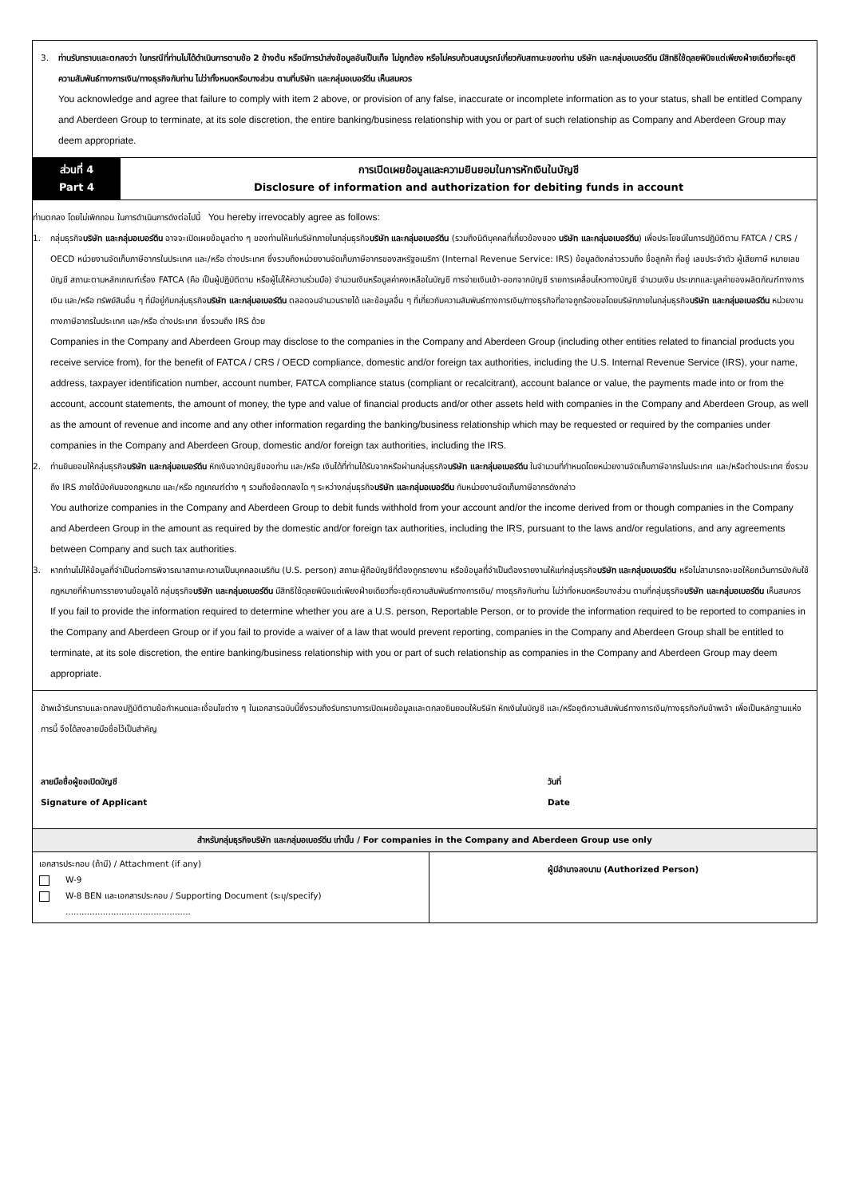3. ท่านรับทราบและตกลงว่า ในกรณีที่ท่านไม่ได้ดำเนินการตามข้อ 2 ข้างต้น หรือมีการนำส่งข้อมูลอันเป็นเท็จ ไม่ถูกต้อง หรือไม่ครบถ้วนสมบูรณ์เกี่ยวกับสถานะของท่าน บริษัท และกลุ่มอเบอร์ดีน มีสิทธิใช้ดุลยพินิจแต่เพียงฝ่ายเดียวที่จะยุติความสัมพันธ์ทางการเงิน/ทางธุรกิจกับท่าน ไม่ว่าทั้งหมดหรือบางส่วน ตามที่บริษัท และกลุ่มอเบอร์ดีน เห็นสมควร
You acknowledge and agree that failure to comply with item 2 above, or provision of any false, inaccurate or incomplete information as to your status, shall be entitled Company and Aberdeen Group to terminate, at its sole discretion, the entire banking/business relationship with you or part of such relationship as Company and Aberdeen Group may deem appropriate.
ส่วนที่ 4
Part 4
การเปิดเผยข้อมูลและความยินยอมในการหักเงินในบัญชี
Disclosure of information and authorization for debiting funds in account
ท่านตกลง โดยไม่เพิกถอน ในการดำเนินการดังต่อไปนี้ You hereby irrevocably agree as follows:
1. กลุ่มธุรกิจบริษัท และกลุ่มอเบอร์ดีน อาจจะเปิดเผยข้อมูลต่าง ๆ ของท่านให้แก่บริษัทภายในกลุ่มธุรกิจบริษัท และกลุ่มอเบอร์ดีน (รวมถึงนิติบุคคลที่เกี่ยวข้องของ บริษัท และกลุ่มอเบอร์ดีน) เพื่อประโยชน์ในการปฏิบัติตาม FATCA / CRS / OECD หน่วยงานจัดเก็บภาษีอากรในประเทศ และ/หรือ ต่างประเทศ ซึ่งรวมถึงหน่วยงานจัดเก็บภาษีอากรของสหรัฐอเมริกา (Internal Revenue Service: IRS) ข้อมูลดังกล่าวรวมถึง ชื่อลูกค้า ที่อยู่ เลขประจำตัว ผู้เสียภาษี หมายเลขบัญชี สถานะตามหลักเกณฑ์เรื่อง FATCA (คือ เป็นผู้ปฏิบัติตาม หรือผู้ไม่ให้ความร่วมมือ) จำนวนเงินหรือมูลค่าคงเหลือในบัญชี การจ่ายเงินเข้า-ออกจากบัญชี รายการเคลื่อนไหวทางบัญชี จำนวนเงิน ประเภทและมูลค่าของผลิตภัณฑ์ทางการเงิน และ/หรือ ทรัพย์สินอื่น ๆ ที่มีอยู่กับกลุ่มธุรกิจบริษัท และกลุ่มอเบอร์ดีน ตลอดจนจำนวนรายได้ และข้อมูลอื่น ๆ ที่เกี่ยวกับความสัมพันธ์ทางการเงิน/ทางธุรกิจที่อาจถูกร้องขอโดยบริษัทภายในกลุ่มธุรกิจบริษัท และกลุ่มอเบอร์ดีน หน่วยงานทางภาษีอากรในประเทศ และ/หรือ ต่างประเทศ ซึ่งรวมถึง IRS ด้วย
Companies in the Company and Aberdeen Group may disclose to the companies in the Company and Aberdeen Group (including other entities related to financial products you receive service from), for the benefit of FATCA / CRS / OECD compliance, domestic and/or foreign tax authorities, including the U.S. Internal Revenue Service (IRS), your name, address, taxpayer identification number, account number, FATCA compliance status (compliant or recalcitrant), account balance or value, the payments made into or from the account, account statements, the amount of money, the type and value of financial products and/or other assets held with companies in the Company and Aberdeen Group, as well as the amount of revenue and income and any other information regarding the banking/business relationship which may be requested or required by the companies under companies in the Company and Aberdeen Group, domestic and/or foreign tax authorities, including the IRS.
2. ท่านยินยอมให้กลุ่มธุรกิจบริษัท และกลุ่มอเบอร์ดีน หักเงินจากบัญชีของท่าน และ/หรือ เงินได้ที่ท่านได้รับจากหรือผ่านกลุ่มธุรกิจบริษัท และกลุ่มอเบอร์ดีน ในจำนวนที่กำหนดโดยหน่วยงานจัดเก็บภาษีอากรในประเทศ และ/หรือต่างประเทศ ซึ่งรวมถึง IRS ภายใต้บังคับของกฎหมาย และ/หรือ กฎเกณฑ์ต่าง ๆ รวมถึงข้อตกลงใด ๆ ระหว่างกลุ่มธุรกิจบริษัท และกลุ่มอเบอร์ดีน กับหน่วยงานจัดเก็บภาษีอากรดังกล่าว
You authorize companies in the Company and Aberdeen Group to debit funds withhold from your account and/or the income derived from or though companies in the Company and Aberdeen Group in the amount as required by the domestic and/or foreign tax authorities, including the IRS, pursuant to the laws and/or regulations, and any agreements between Company and such tax authorities.
3. หากท่านไม่ให้ข้อมูลที่จำเป็นต่อการพิจารณาสถานะความเป็นบุคคลอเมริกัน (U.S. person) สถานะผู้ถือบัญชีที่ต้องถูกรายงาน หรือข้อมูลที่จำเป็นต้องรายงานให้แก่กลุ่มธุรกิจบริษัท และกลุ่มอเบอร์ดีน หรือไม่สามารถจะขอให้ยกเว้นการบังคับใช้กฎหมายที่ห้ามการรายงานข้อมูลได้ กลุ่มธุรกิจบริษัท และกลุ่มอเบอร์ดีน มีสิทธิใช้ดุลยพินิจแต่เพียงฝ่ายเดียวที่จะยุติความสัมพันธ์ทางการเงิน/ ทางธุรกิจกับท่าน ไม่ว่าทั้งหมดหรือบางส่วน ตามที่กลุ่มธุรกิจบริษัท และกลุ่มอเบอร์ดีน เห็นสมควร
If you fail to provide the information required to determine whether you are a U.S. person, Reportable Person, or to provide the information required to be reported to companies in the Company and Aberdeen Group or if you fail to provide a waiver of a law that would prevent reporting, companies in the Company and Aberdeen Group shall be entitled to terminate, at its sole discretion, the entire banking/business relationship with you or part of such relationship as companies in the Company and Aberdeen Group may deem appropriate.
ข้าพเจ้ารับทราบและตกลงปฏิบัติตามข้อกำหนดและเงื่อนไขต่าง ๆ ในเอกสารฉบับนี้ซึ่งรวมถึงรับทราบการเปิดเผยข้อมูลและตกลงยินยอมให้บริษัท หักเงินในบัญชี และ/หรือยุติความสัมพันธ์ทางการเงิน/ทางธุรกิจกับข้าพเจ้า เพื่อเป็นหลักฐานแห่งการนี้ จึงได้ลงลายมือชื่อไว้เป็นสำคัญ
ลายมือชื่อผู้ขอเปิดบัญชี
Signature of Applicant
วันที่
Date
สำหรับกลุ่มธุรกิจบริษัท และกลุ่มอเบอร์ดีน เท่านั้น / For companies in the Company and Aberdeen Group use only
เอกสารประกอบ (ถ้ามี) / Attachment (if any)
W-9
W-8 BEN และเอกสารประกอบ / Supporting Document (ระบุ/specify)
...............................................
ผู้มีอำนาจลงนาม (Authorized Person)